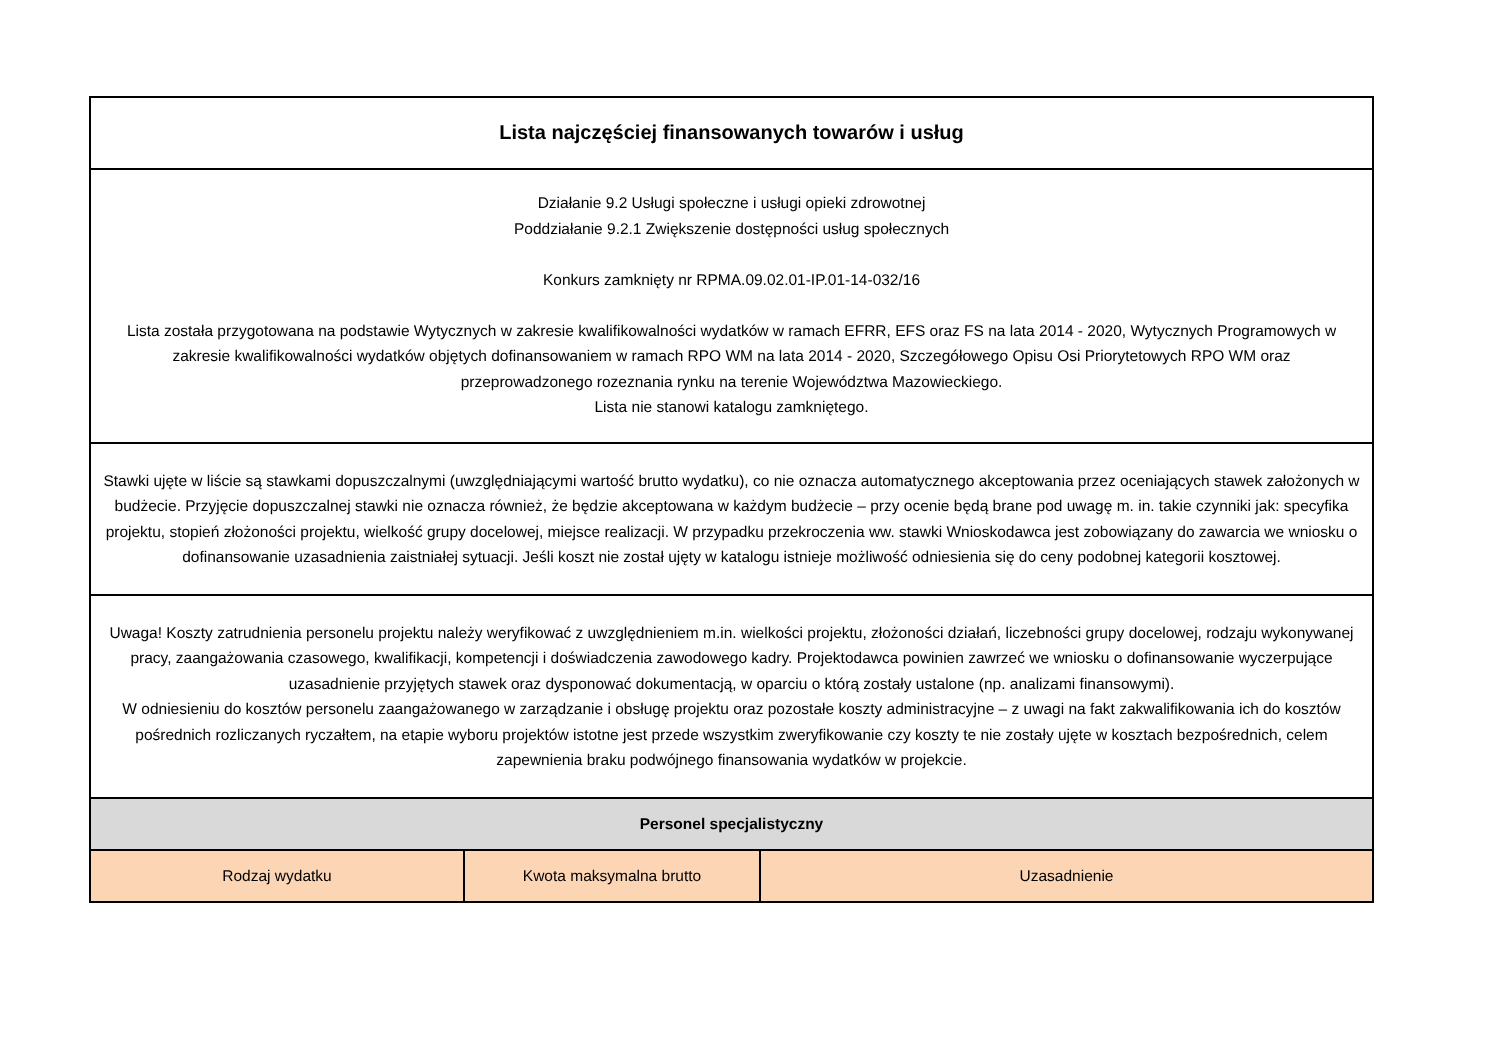| Lista najczęściej finansowanych towarów i usług | | |
| --- | --- | --- |
| Działanie 9.2 Usługi społeczne i usługi opieki zdrowotnej Poddziałanie 9.2.1 Zwiększenie dostępności usług społecznych Konkurs zamknięty nr RPMA.09.02.01-IP.01-14-032/16 Lista została przygotowana na podstawie Wytycznych w zakresie kwalifikowalności wydatków w ramach EFRR, EFS oraz FS na lata 2014 - 2020, Wytycznych Programowych w zakresie kwalifikowalności wydatków objętych dofinansowaniem w ramach RPO WM na lata 2014 - 2020, Szczegółowego Opisu Osi Priorytetowych RPO WM oraz przeprowadzonego rozeznania rynku na terenie Województwa Mazowieckiego. Lista nie stanowi katalogu zamkniętego. | | |
| Stawki ujęte w liście są stawkami dopuszczalnymi (uwzględniającymi wartość brutto wydatku), co nie oznacza automatycznego akceptowania przez oceniających stawek założonych w budżecie. Przyjęcie dopuszczalnej stawki nie oznacza również, że będzie akceptowana w każdym budżecie – przy ocenie będą brane pod uwagę m. in. takie czynniki jak: specyfika projektu, stopień złożoności projektu, wielkość grupy docelowej, miejsce realizacji. W przypadku przekroczenia ww. stawki Wnioskodawca jest zobowiązany do zawarcia we wniosku o dofinansowanie uzasadnienia zaistniałej sytuacji. Jeśli koszt nie został ujęty w katalogu istnieje możliwość odniesienia się do ceny podobnej kategorii kosztowej. | | |
| Uwaga! Koszty zatrudnienia personelu projektu należy weryfikować z uwzględnieniem m.in. wielkości projektu, złożoności działań, liczebności grupy docelowej, rodzaju wykonywanej pracy, zaangażowania czasowego, kwalifikacji, kompetencji i doświadczenia zawodowego kadry. Projektodawca powinien zawrzeć we wniosku o dofinansowanie wyczerpujące uzasadnienie przyjętych stawek oraz dysponować dokumentacją, w oparciu o którą zostały ustalone (np. analizami finansowymi). W odniesieniu do kosztów personelu zaangażowanego w zarządzanie i obsługę projektu oraz pozostałe koszty administracyjne – z uwagi na fakt zakwalifikowania ich do kosztów pośrednich rozliczanych ryczałtem, na etapie wyboru projektów istotne jest przede wszystkim zweryfikowanie czy koszty te nie zostały ujęte w kosztach bezpośrednich, celem zapewnienia braku podwójnego finansowania wydatków w projekcie. | | |
| Personel specjalistyczny | | |
| Rodzaj wydatku | Kwota maksymalna brutto | Uzasadnienie |